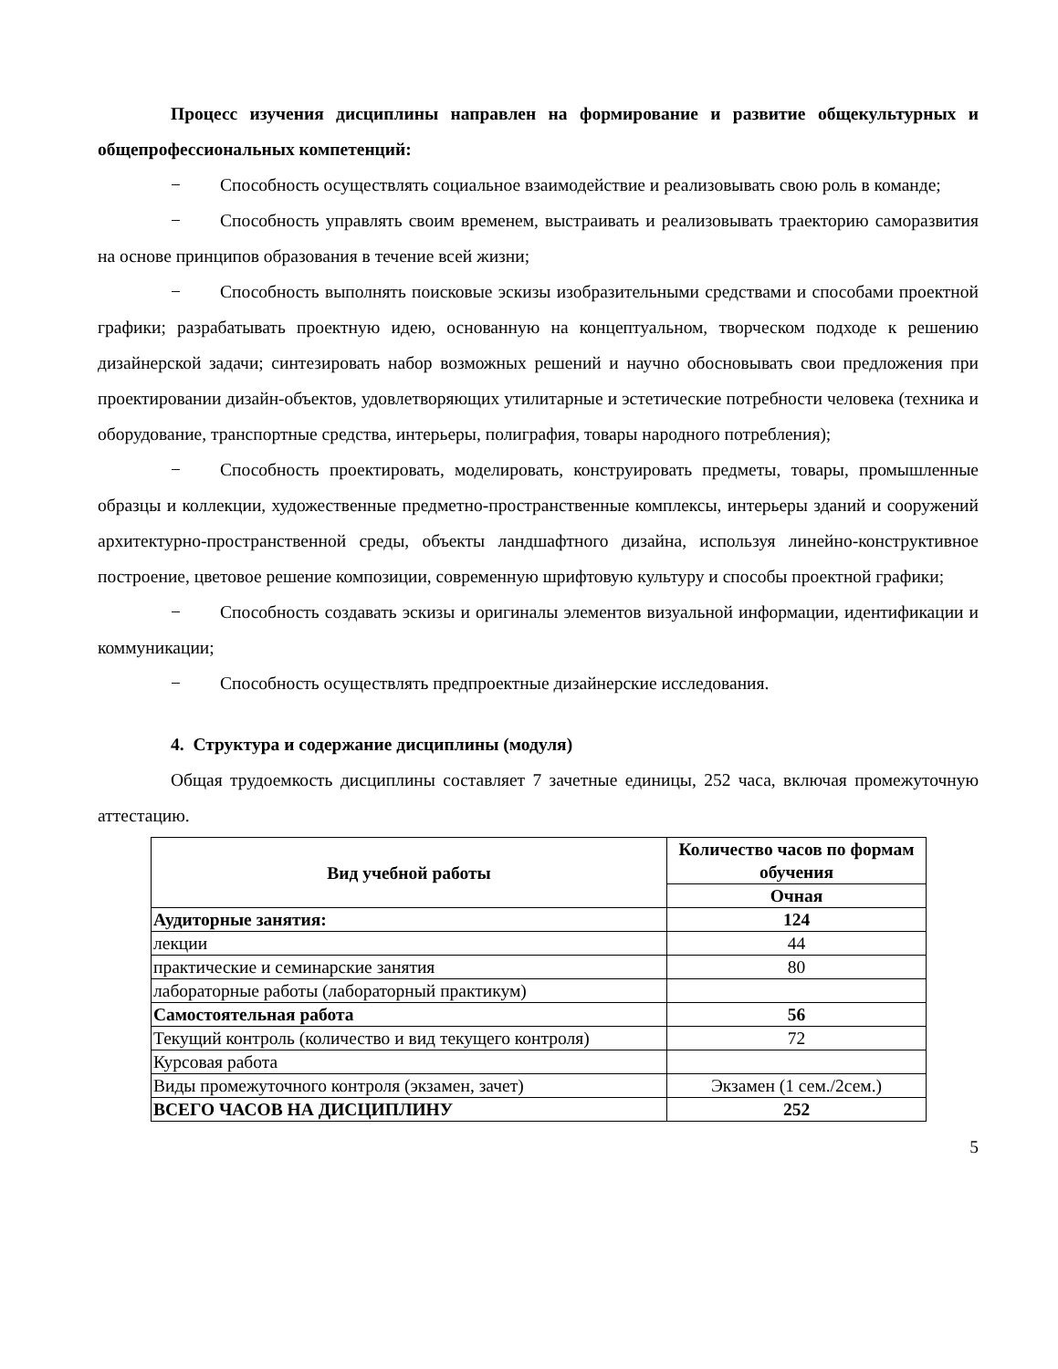Процесс изучения дисциплины направлен на формирование и развитие общекультурных и общепрофессиональных компетенций:
− Способность осуществлять социальное взаимодействие и реализовывать свою роль в команде;
− Способность управлять своим временем, выстраивать и реализовывать траекторию саморазвития на основе принципов образования в течение всей жизни;
− Способность выполнять поисковые эскизы изобразительными средствами и способами проектной графики; разрабатывать проектную идею, основанную на концептуальном, творческом подходе к решению дизайнерской задачи; синтезировать набор возможных решений и научно обосновывать свои предложения при проектировании дизайн-объектов, удовлетворяющих утилитарные и эстетические потребности человека (техника и оборудование, транспортные средства, интерьеры, полиграфия, товары народного потребления);
− Способность проектировать, моделировать, конструировать предметы, товары, промышленные образцы и коллекции, художественные предметно-пространственные комплексы, интерьеры зданий и сооружений архитектурно-пространственной среды, объекты ландшафтного дизайна, используя линейно-конструктивное построение, цветовое решение композиции, современную шрифтовую культуру и способы проектной графики;
− Способность создавать эскизы и оригиналы элементов визуальной информации, идентификации и коммуникации;
− Способность осуществлять предпроектные дизайнерские исследования.
4. Структура и содержание дисциплины (модуля)
Общая трудоемкость дисциплины составляет 7 зачетные единицы, 252 часа, включая промежуточную аттестацию.
| Вид учебной работы | Количество часов по формам обучения |
| --- | --- |
| | Очная |
| Аудиторные занятия: | 124 |
| лекции | 44 |
| практические и семинарские занятия | 80 |
| лабораторные работы (лабораторный практикум) | |
| Самостоятельная работа | 56 |
| Текущий контроль (количество и вид текущего контроля) | 72 |
| Курсовая работа | |
| Виды промежуточного контроля (экзамен, зачет) | Экзамен (1 сем./2сем.) |
| ВСЕГО ЧАСОВ НА ДИСЦИПЛИНУ | 252 |
5